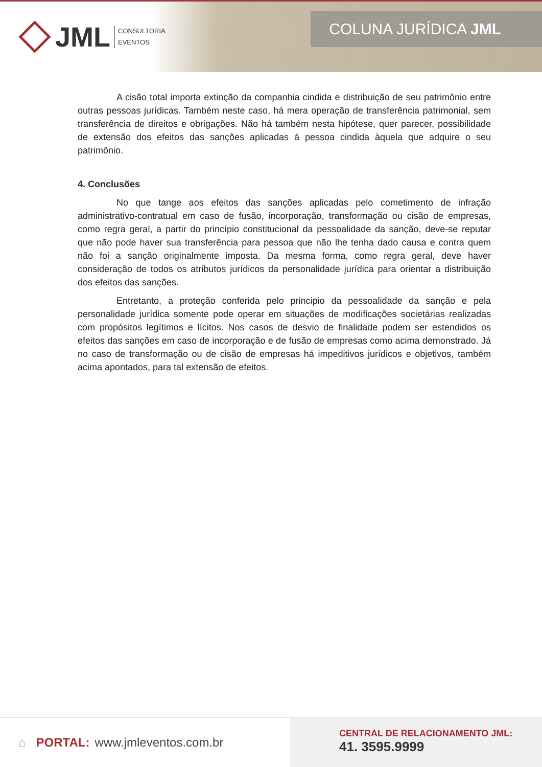JML
CONSULTORIA
EVENTOS
COLUNA JURÍDICA JML
A cisão total importa extinção da companhia cindida e distribuição de seu patrimônio entre outras pessoas jurídicas. Também neste caso, há mera operação de transferência patrimonial, sem transferência de direitos e obrigações. Não há também nesta hipótese, quer parecer, possibilidade de extensão dos efeitos das sanções aplicadas á pessoa cindida àquela que adquire o seu patrimônio.
4. Conclusões
No que tange aos efeitos das sanções aplicadas pelo cometimento de infração administrativo-contratual em caso de fusão, incorporação, transformação ou cisão de empresas, como regra geral, a partir do princípio constitucional da pessoalidade da sanção, deve-se reputar que não pode haver sua transferência para pessoa que não lhe tenha dado causa e contra quem não foi a sanção originalmente imposta. Da mesma forma, como regra geral, deve haver consideração de todos os atributos jurídicos da personalidade jurídica para orientar a distribuição dos efeitos das sanções.
Entretanto, a proteção conferida pelo principio da pessoalidade da sanção e pela personalidade jurídica somente pode operar em situações de modificações societárias realizadas com propósitos legítimos e lícitos. Nos casos de desvio de finalidade podem ser estendidos os efeitos das sanções em caso de incorporação e de fusão de empresas como acima demonstrado. Já no caso de transformação ou de cisão de empresas há impeditivos jurídicos e objetivos, também acima apontados, para tal extensão de efeitos.
⌂ PORTAL: www.jmleventos.com.br
CENTRAL DE RELACIONAMENTO JML:
41. 3595.9999